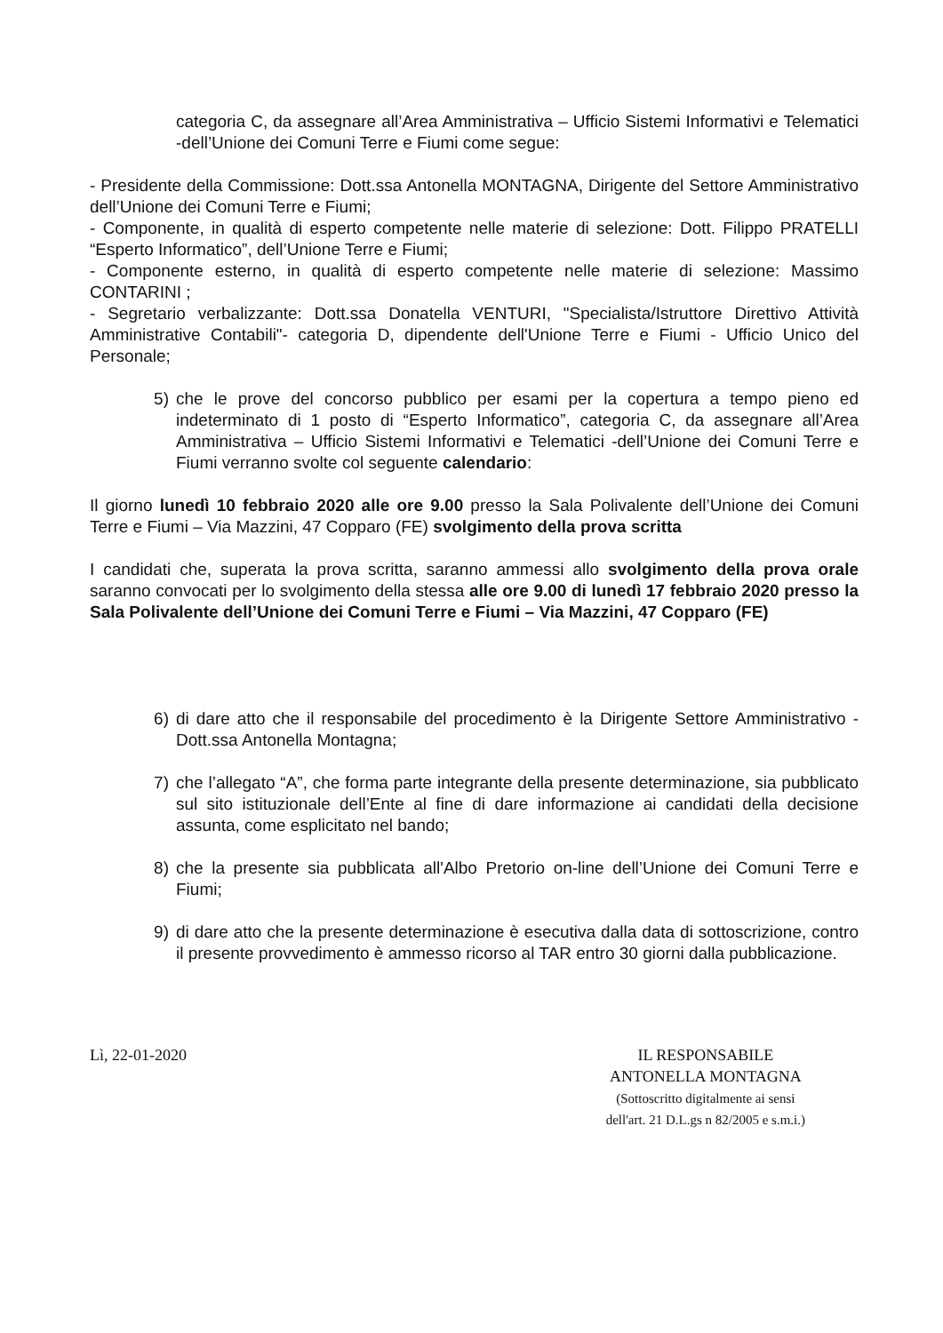categoria C, da assegnare all’Area Amministrativa – Ufficio Sistemi Informativi e Telematici -dell’Unione dei Comuni Terre e Fiumi come segue:
- Presidente della Commissione: Dott.ssa Antonella MONTAGNA, Dirigente del Settore Amministrativo dell’Unione dei Comuni Terre e Fiumi;
- Componente, in qualità di esperto competente nelle materie di selezione: Dott. Filippo PRATELLI “Esperto Informatico”, dell’Unione Terre e Fiumi;
- Componente esterno, in qualità di esperto competente nelle materie di selezione: Massimo CONTARINI ;
- Segretario verbalizzante: Dott.ssa Donatella VENTURI, "Specialista/Istruttore Direttivo Attività Amministrative Contabili"- categoria D, dipendente dell'Unione Terre e Fiumi - Ufficio Unico del Personale;
5) che le prove del concorso pubblico per esami per la copertura a tempo pieno ed indeterminato di 1 posto di “Esperto Informatico”, categoria C, da assegnare all’Area Amministrativa – Ufficio Sistemi Informativi e Telematici -dell’Unione dei Comuni Terre e Fiumi verranno svolte col seguente calendario:
Il giorno lunedì 10 febbraio 2020 alle ore 9.00 presso la Sala Polivalente dell’Unione dei Comuni Terre e Fiumi – Via Mazzini, 47 Copparo (FE) svolgimento della prova scritta
I candidati che, superata la prova scritta, saranno ammessi allo svolgimento della prova orale saranno convocati per lo svolgimento della stessa alle ore 9.00 di lunedì 17 febbraio 2020 presso la Sala Polivalente dell’Unione dei Comuni Terre e Fiumi – Via Mazzini, 47 Copparo (FE)
6) di dare atto che il responsabile del procedimento è la Dirigente Settore Amministrativo - Dott.ssa Antonella Montagna;
7) che l’allegato “A”, che forma parte integrante della presente determinazione, sia pubblicato sul sito istituzionale dell’Ente al fine di dare informazione ai candidati della decisione assunta, come esplicitato nel bando;
8) che la presente sia pubblicata all'Albo Pretorio on-line dell’Unione dei Comuni Terre e Fiumi;
9) di dare atto che la presente determinazione è esecutiva dalla data di sottoscrizione, contro il presente provvedimento è ammesso ricorso al TAR entro 30 giorni dalla pubblicazione.
Lì, 22-01-2020 IL RESPONSABILE
ANTONELLA MONTAGNA
(Sottoscritto digitalmente ai sensi
dell'art. 21 D.L.gs n 82/2005 e s.m.i.)